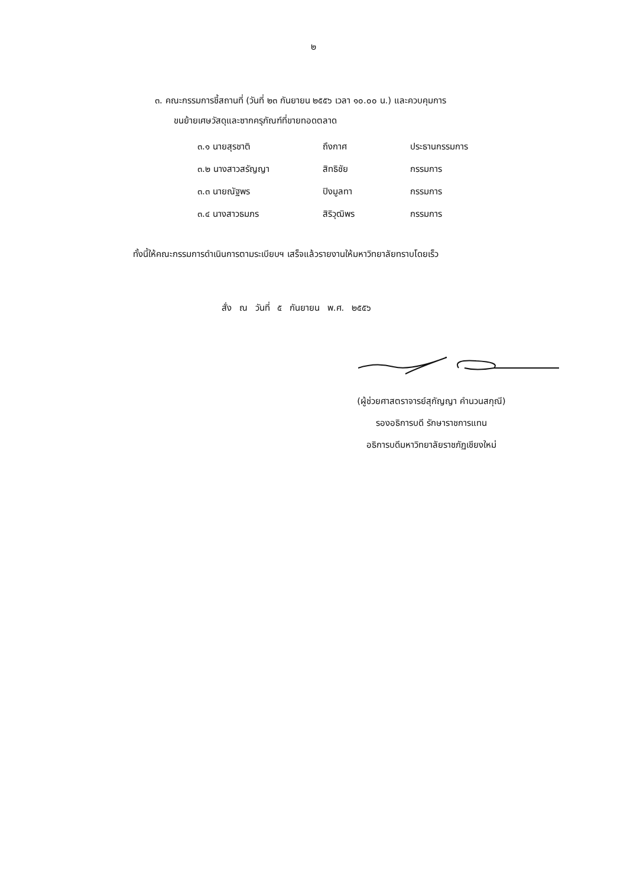๒
๓. คณะกรรมการชี้สถานที่ (วันที่ ๒๓ กันยายน ๒๕๕๖ เวลา ๑๐.๐๐ น.) และควบคุมการ
ขนย้ายเศษวัสดุและซากครุภัณฑ์ที่ขายทอดตลาด
| ๓.๑ นายสุรชาติ | ถึงกาศ | ประธานกรรมการ |
| ๓.๒ นางสาวสรัญญา | สิทธิชัย | กรรมการ |
| ๓.๓ นายณัฐพร | ปิงมูลทา | กรรมการ |
| ๓.๔ นางสาวธมภร | สิริวุฒิพร | กรรมการ |
ทั้งนี้ให้คณะกรรมการดำเนินการตามระเบียบฯ เสร็จแล้วรายงานให้มหาวิทยาลัยทราบโดยเร็ว
สั่ง ณ วันที่ ๕ กันยายน พ.ศ. ๒๕๕๖
(ผู้ช่วยศาสตราจารย์สุกัญญา คำนวนสกุณี)
รองอธิการบดี รักษาราชการแทน
อธิการบดีมหาวิทยาลัยราชภัฏเชียงใหม่